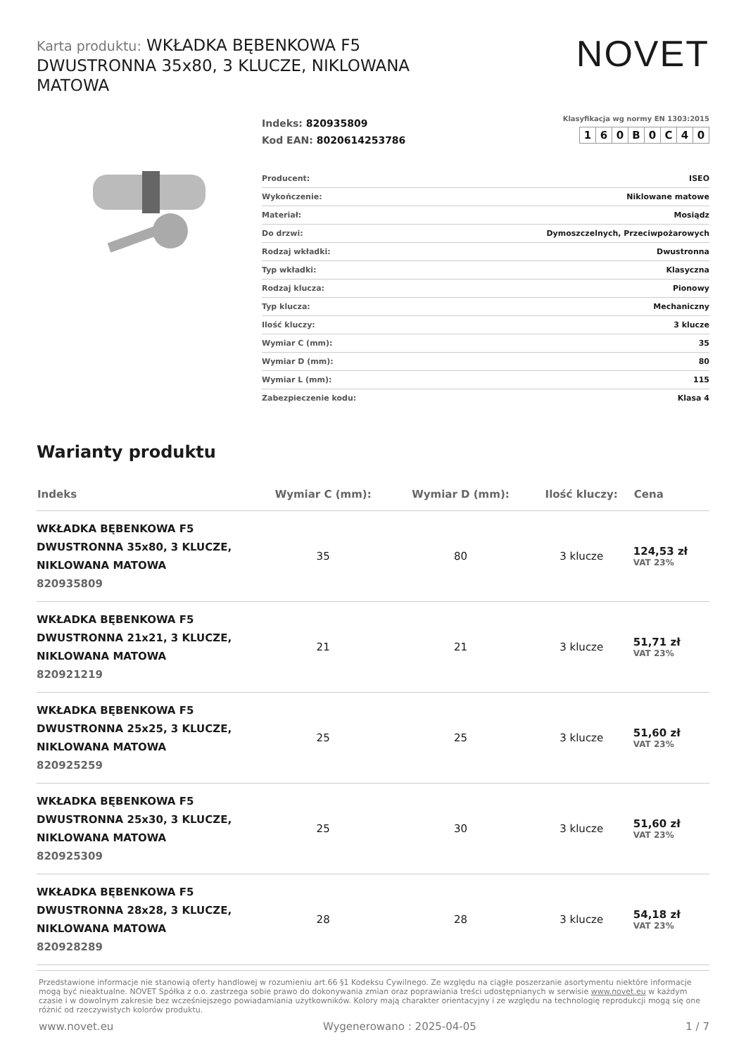Karta produktu: WKŁADKA BĘBENKOWA F5 DWUSTRONNA 35x80, 3 KLUCZE, NIKLOWANA MATOWA
NOVET
Indeks: 820935809
Kod EAN: 8020614253786
Klasyfikacja wg normy EN 1303:2015
| 1 | 6 | 0 | B | 0 | C | 4 | 0 |
| Producent: | ISEO |
| Wykończenie: | Niklowane matowe |
| Materiał: | Mosiądz |
| Do drzwi: | Dymoszczelnych, Przeciwpożarowych |
| Rodzaj wkładki: | Dwustronna |
| Typ wkładki: | Klasyczna |
| Rodzaj klucza: | Pionowy |
| Typ klucza: | Mechaniczny |
| Ilość kluczy: | 3 klucze |
| Wymiar C (mm): | 35 |
| Wymiar D (mm): | 80 |
| Wymiar L (mm): | 115 |
| Zabezpieczenie kodu: | Klasa 4 |
Warianty produktu
| Indeks | Wymiar C (mm): | Wymiar D (mm): | Ilość kluczy: | Cena |
| --- | --- | --- | --- | --- |
| WKŁADKA BĘBENKOWA F5 DWUSTRONNA 35x80, 3 KLUCZE, NIKLOWANA MATOWA 820935809 | 35 | 80 | 3 klucze | 124,53 zł VAT 23% |
| WKŁADKA BĘBENKOWA F5 DWUSTRONNA 21x21, 3 KLUCZE, NIKLOWANA MATOWA 820921219 | 21 | 21 | 3 klucze | 51,71 zł VAT 23% |
| WKŁADKA BĘBENKOWA F5 DWUSTRONNA 25x25, 3 KLUCZE, NIKLOWANA MATOWA 820925259 | 25 | 25 | 3 klucze | 51,60 zł VAT 23% |
| WKŁADKA BĘBENKOWA F5 DWUSTRONNA 25x30, 3 KLUCZE, NIKLOWANA MATOWA 820925309 | 25 | 30 | 3 klucze | 51,60 zł VAT 23% |
| WKŁADKA BĘBENKOWA F5 DWUSTRONNA 28x28, 3 KLUCZE, NIKLOWANA MATOWA 820928289 | 28 | 28 | 3 klucze | 54,18 zł VAT 23% |
Przedstawione informacje nie stanowią oferty handlowej w rozumieniu art.66 §1 Kodeksu Cywilnego. Ze względu na ciągłe poszerzanie asortymentu niektóre informacje mogą być nieaktualne. NOVET Spółka z o.o. zastrzega sobie prawo do dokonywania zmian oraz poprawiania treści udostępnianych w serwisie www.novet.eu w każdym czasie i w dowolnym zakresie bez wcześniejszego powiadamiania użytkowników. Kolory mają charakter orientacyjny i ze względu na technologię reprodukcji mogą się one różnić od rzeczywistych kolorów produktu.
www.novet.eu Wygenerowano : 2025-04-05 1 / 7